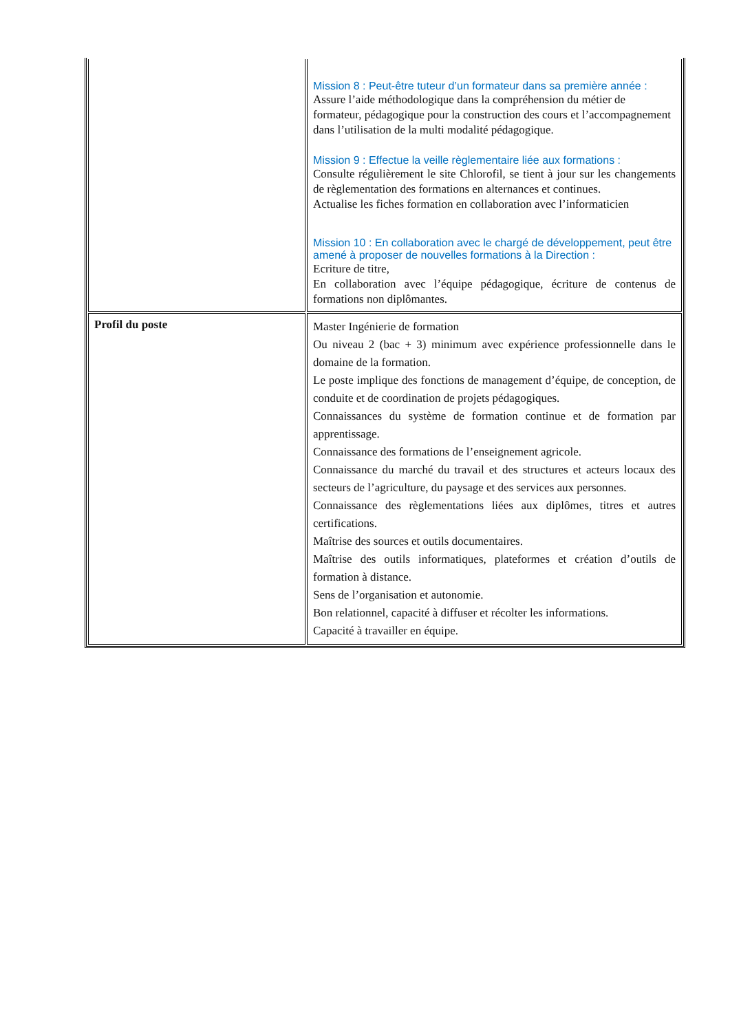| | Mission 8 : Peut-être tuteur d’un formateur dans sa première année : Assure l’aide méthodologique dans la compréhension du métier de formateur, pédagogique pour la construction des cours et l’accompagnement dans l’utilisation de la multi modalité pédagogique. Mission 9 : Effectue la veille règlementaire liée aux formations : Consulte régulièrement le site Chlorofil, se tient à jour sur les changements de règlementation des formations en alternances et continues. Actualise les fiches formation en collaboration avec l’informaticien Mission 10 : En collaboration avec le chargé de développement, peut être amené à proposer de nouvelles formations à la Direction : Ecriture de titre, En collaboration avec l’équipe pédagogique, écriture de contenus de formations non diplômantes. |
| Profil du poste | Master Ingénierie de formation Ou niveau 2 (bac + 3) minimum avec expérience professionnelle dans le domaine de la formation. Le poste implique des fonctions de management d’équipe, de conception, de conduite et de coordination de projets pédagogiques. Connaissances du système de formation continue et de formation par apprentissage. Connaissance des formations de l’enseignement agricole. Connaissance du marché du travail et des structures et acteurs locaux des secteurs de l’agriculture, du paysage et des services aux personnes. Connaissance des règlementations liées aux diplômes, titres et autres certifications. Maîtrise des sources et outils documentaires. Maîtrise des outils informatiques, plateformes et création d’outils de formation à distance. Sens de l’organisation et autonomie. Bon relationnel, capacité à diffuser et récolter les informations. Capacité à travailler en équipe. |